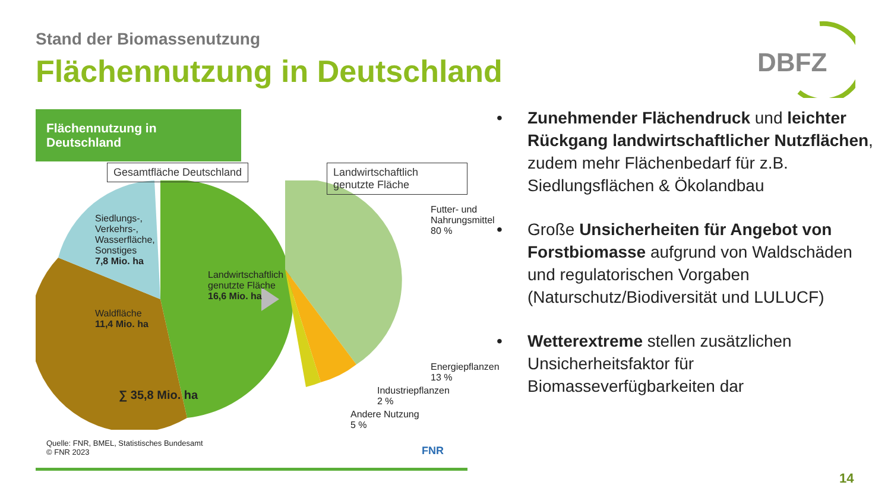Stand der Biomassenutzung
Flächennutzung in Deutschland
DBFZ
Flächennutzung in Deutschland
Gesamtfläche Deutschland
Landwirtschaftlich genutzte Fläche
Siedlungs-,
Verkehrs-,
Wasserfläche,
Sonstiges
7,8 Mio. ha
Landwirtschaftlich
genutzte Fläche
16,6 Mio. ha
Waldfläche
11,4 Mio. ha
∑ 35,8 Mio. ha
Futter- und
Nahrungsmittel
80 %
Energiepflanzen
13 %
Industriepflanzen
2 %
Andere Nutzung
5 %
Quelle: FNR, BMEL, Statistisches Bundesamt
© FNR 2023
FNR
• Zunehmender Flächendruck und leichter Rückgang landwirtschaftlicher Nutzflächen, zudem mehr Flächenbedarf für z.B. Siedlungsflächen & Ökolandbau
• Große Unsicherheiten für Angebot von Forstbiomasse aufgrund von Waldschäden und regulatorischen Vorgaben (Naturschutz/Biodiversität und LULUCF)
• Wetterextreme stellen zusätzlichen Unsicherheitsfaktor für Biomasseverfügbarkeiten dar
14